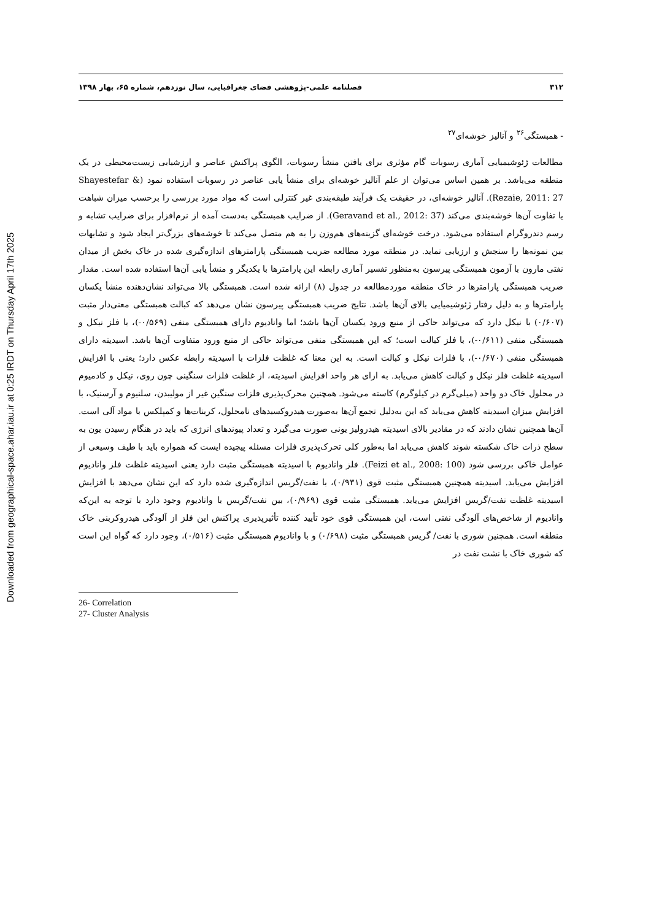Downloaded from geographical-space.ahar.iau.ir at 0:25 IRDT on Thursday April 17th 2025
۳۱۲ فصلنامه علمی-پژوهشی فضای جغرافیایی، سال نوزدهم، شماره ۶۵، بهار ۱۳۹۸
- همبستگی<sup>۲۶</sup> و آنالیز خوشه‌ای<sup>۲۷</sup>
مطالعات ژئوشیمیایی آماری رسوبات گام مؤثری برای یافتن منشأ رسوبات، الگوی پراکنش عناصر و ارزشیابی زیست‌محیطی در یک منطقه می‌باشد. بر همین اساس می‌توان از علم آنالیز خوشه‌ای برای منشأ یابی عناصر در رسوبات استفاده نمود (Shayestefar & Rezaie, 2011: 27). آنالیز خوشه‌ای، در حقیقت یک فرآیند طبقه‌بندی غیر کنترلی است که مواد مورد بررسی را برحسب میزان شباهت یا تفاوت آن‌ها خوشه‌بندی می‌کند (Geravand et al., 2012: 37). از ضرایب همبستگی به‌دست آمده از نرم‌افزار برای ضرایب تشابه و رسم دندروگرام استفاده می‌شود. درخت خوشه‌ای گزینه‌های هم‌وزن را به هم متصل می‌کند تا خوشه‌های بزرگ‌تر ایجاد شود و تشابهات بین نمونه‌ها را سنجش و ارزیابی نماید. در منطقه مورد مطالعه ضریب همبستگی پارامترهای اندازه‌گیری شده در خاک بخش از میدان نفتی مارون با آزمون همبستگی پیرسون به‌منظور تفسیر آماری رابطه این پارامترها با یکدیگر و منشأ یابی آن‌ها استفاده شده است. مقدار ضریب همبستگی پارامترها در خاک منطقه موردمطالعه در جدول (۸) ارائه شده است. همبستگی بالا می‌تواند نشان‌دهنده منشأ یکسان پارامترها و به دلیل رفتار ژئوشیمیایی بالای آن‌ها باشد. نتایج ضریب همبستگی پیرسون نشان می‌دهد که کبالت همبستگی معنی‌دار مثبت (۰/۶۰۷) با نیکل دارد که می‌تواند حاکی از منبع ورود یکسان آن‌ها باشد؛ اما وانادیوم دارای همبستگی منفی (۰/۵۶۹-)، با فلز نیکل و همبستگی منفی (۰/۶۱۱-)، با فلز کبالت است؛ که این همبستگی منفی می‌تواند حاکی از منبع ورود متفاوت آن‌ها باشد. اسیدیته دارای همبستگی منفی (۰/۶۷۰-)، با فلزات نیکل و کبالت است. به این معنا که غلظت فلزات با اسیدیته رابطه عکس دارد؛ یعنی با افزایش اسیدیته غلظت فلز نیکل و کبالت کاهش می‌یابد. به ازای هر واحد افزایش اسیدیته، از غلظت فلزات سنگینی چون روی، نیکل و کادمیوم در محلول خاک دو واحد (میلی‌گرم در کیلوگرم) کاسته می‌شود. همچنین محرک‌پذیری فلزات سنگین غیر از مولیبدن، سلنیوم و آرسنیک، با افزایش میزان اسیدیته کاهش می‌یابد که این به‌دلیل تجمع آن‌ها به‌صورت هیدروکسیدهای نامحلول، کربنات‌ها و کمپلکس با مواد آلی است. آن‌ها همچنین نشان دادند که در مقادیر بالای اسیدیته هیدرولیز یونی صورت می‌گیرد و تعداد پیوندهای انرژی که باید در هنگام رسیدن یون به سطح ذرات خاک شکسته شوند کاهش می‌یابد اما به‌طور کلی تحرک‌پذیری فلزات مسئله پیچیده ایست که همواره باید با طیف وسیعی از عوامل خاکی بررسی شود (Feizi et al., 2008: 100). فلز وانادیوم با اسیدیته همبستگی مثبت دارد یعنی اسیدیته غلظت فلز وانادیوم افزایش می‌یابد. اسیدیته همچنین همبستگی مثبت قوی (۰/۹۳۱)، با نفت/گریس اندازه‌گیری شده دارد که این نشان می‌دهد با افزایش اسیدیته غلظت نفت/گریس افزایش می‌یابد. همبستگی مثبت قوی (۰/۹۶۹)، بین نفت/گریس با وانادیوم وجود دارد با توجه به این‌که وانادیوم از شاخص‌های آلودگی نفتی است، این همبستگی قوی خود تأیید کننده تأثیرپذیری پراکنش این فلز از آلودگی هیدروکربنی خاک منطقه است. همچنین شوری با نفت/ گریس همبستگی مثبت (۰/۶۹۸) و با وانادیوم همبستگی مثبت (۰/۵۱۶)، وجود دارد که گواه این است که شوری خاک با نشت نفت در
26- Correlation
27- Cluster Analysis